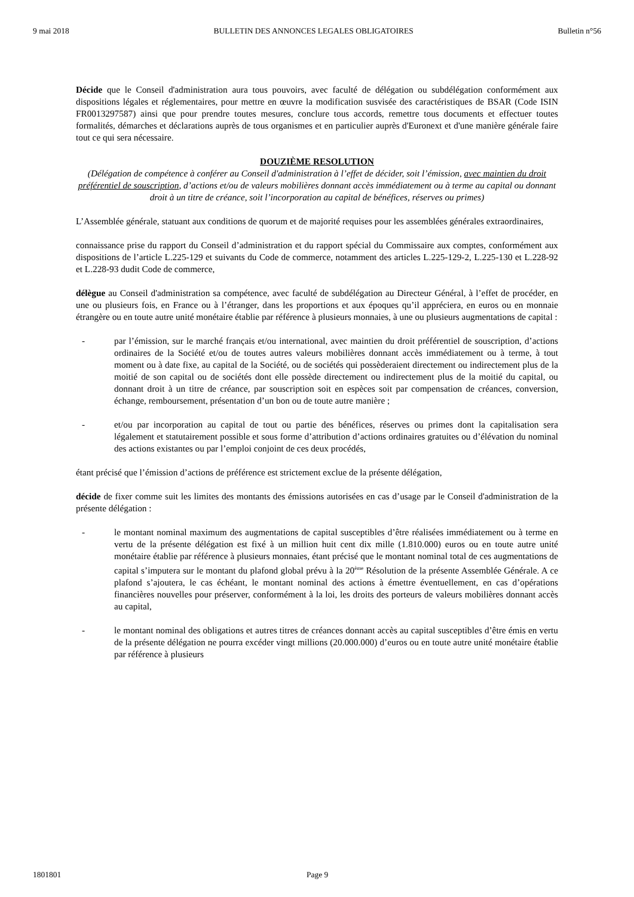9 mai 2018 BULLETIN DES ANNONCES LEGALES OBLIGATOIRES Bulletin n°56
Décide que le Conseil d'administration aura tous pouvoirs, avec faculté de délégation ou subdélégation conformément aux dispositions légales et réglementaires, pour mettre en œuvre la modification susvisée des caractéristiques de BSAR (Code ISIN FR0013297587) ainsi que pour prendre toutes mesures, conclure tous accords, remettre tous documents et effectuer toutes formalités, démarches et déclarations auprès de tous organismes et en particulier auprès d'Euronext et d'une manière générale faire tout ce qui sera nécessaire.
DOUZIÈME RESOLUTION
(Délégation de compétence à conférer au Conseil d'administration à l’effet de décider, soit l’émission, avec maintien du droit préférentiel de souscription, d’actions et/ou de valeurs mobilières donnant accès immédiatement ou à terme au capital ou donnant droit à un titre de créance, soit l’incorporation au capital de bénéfices, réserves ou primes)
L’Assemblée générale, statuant aux conditions de quorum et de majorité requises pour les assemblées générales extraordinaires,
connaissance prise du rapport du Conseil d’administration et du rapport spécial du Commissaire aux comptes, conformément aux dispositions de l’article L.225-129 et suivants du Code de commerce, notamment des articles L.225-129-2, L.225-130 et L.228-92 et L.228-93 dudit Code de commerce,
délègue au Conseil d'administration sa compétence, avec faculté de subdélégation au Directeur Général, à l’effet de procéder, en une ou plusieurs fois, en France ou à l’étranger, dans les proportions et aux époques qu’il appréciera, en euros ou en monnaie étrangère ou en toute autre unité monétaire établie par référence à plusieurs monnaies, à une ou plusieurs augmentations de capital :
- par l’émission, sur le marché français et/ou international, avec maintien du droit préférentiel de souscription, d’actions ordinaires de la Société et/ou de toutes autres valeurs mobilières donnant accès immédiatement ou à terme, à tout moment ou à date fixe, au capital de la Société, ou de sociétés qui possèderaient directement ou indirectement plus de la moitié de son capital ou de sociétés dont elle possède directement ou indirectement plus de la moitié du capital, ou donnant droit à un titre de créance, par souscription soit en espèces soit par compensation de créances, conversion, échange, remboursement, présentation d’un bon ou de toute autre manière ;
- et/ou par incorporation au capital de tout ou partie des bénéfices, réserves ou primes dont la capitalisation sera légalement et statutairement possible et sous forme d’attribution d’actions ordinaires gratuites ou d’élévation du nominal des actions existantes ou par l’emploi conjoint de ces deux procédés,
étant précisé que l’émission d’actions de préférence est strictement exclue de la présente délégation,
décide de fixer comme suit les limites des montants des émissions autorisées en cas d’usage par le Conseil d'administration de la présente délégation :
- le montant nominal maximum des augmentations de capital susceptibles d’être réalisées immédiatement ou à terme en vertu de la présente délégation est fixé à un million huit cent dix mille (1.810.000) euros ou en toute autre unité monétaire établie par référence à plusieurs monnaies, étant précisé que le montant nominal total de ces augmentations de capital s’imputera sur le montant du plafond global prévu à la 20<sup>ème</sup> Résolution de la présente Assemblée Générale. A ce plafond s’ajoutera, le cas échéant, le montant nominal des actions à émettre éventuellement, en cas d’opérations financières nouvelles pour préserver, conformément à la loi, les droits des porteurs de valeurs mobilières donnant accès au capital,
- le montant nominal des obligations et autres titres de créances donnant accès au capital susceptibles d’être émis en vertu de la présente délégation ne pourra excéder vingt millions (20.000.000) d’euros ou en toute autre unité monétaire établie par référence à plusieurs
1801801 Page 9